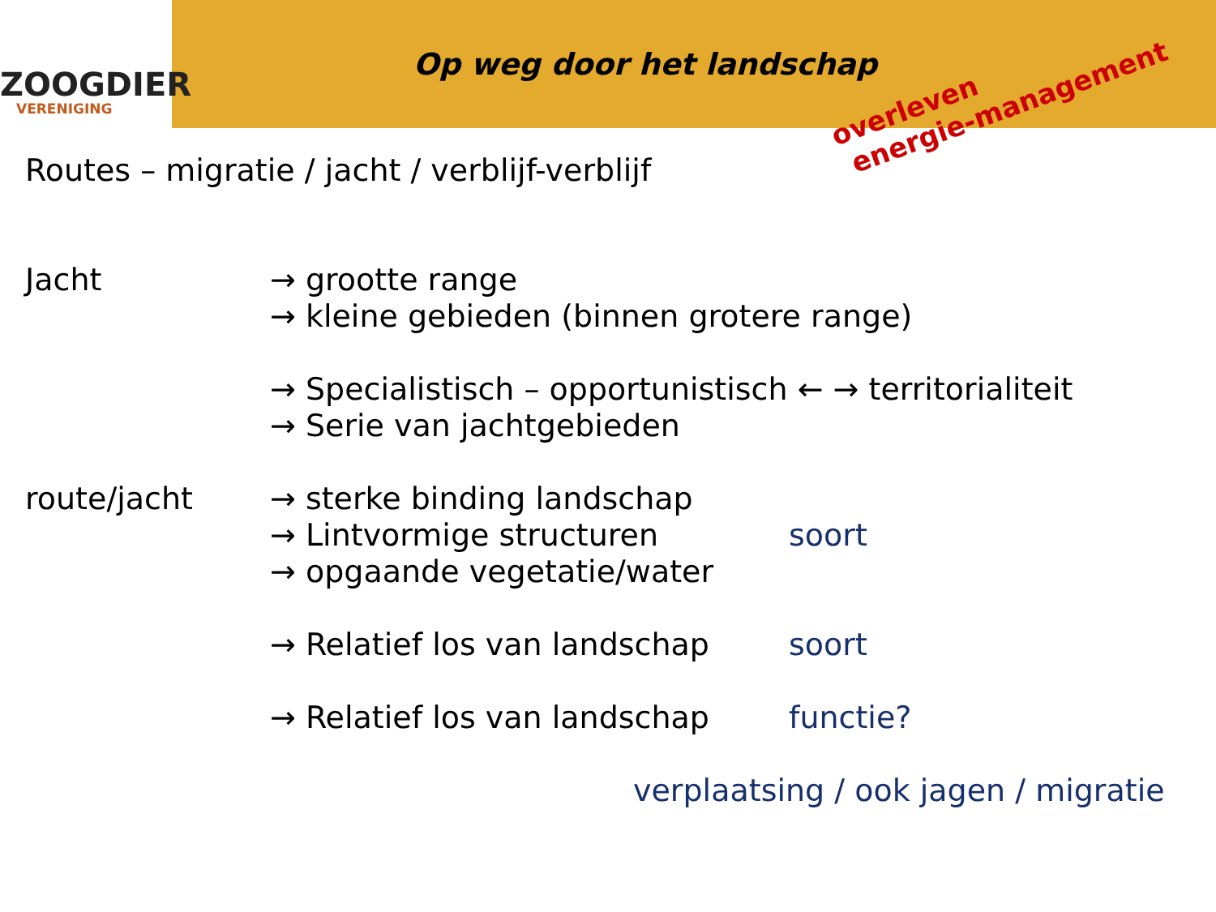ZOOGDIER
VERENIGING
Op weg door het landschap
overleven
energie-management
Routes – migratie / jacht / verblijf-verblijf
Jacht → grootte range
→ kleine gebieden (binnen grotere range)
→ Specialistisch – opportunistisch ← → territorialiteit
→ Serie van jachtgebieden
route/jacht → sterke binding landschap
→ Lintvormige structuren
→ opgaande vegetatie/water
→ Relatief los van landschap
→ Relatief los van landschap
soort
soort
functie?
verplaatsing / ook jagen / migratie